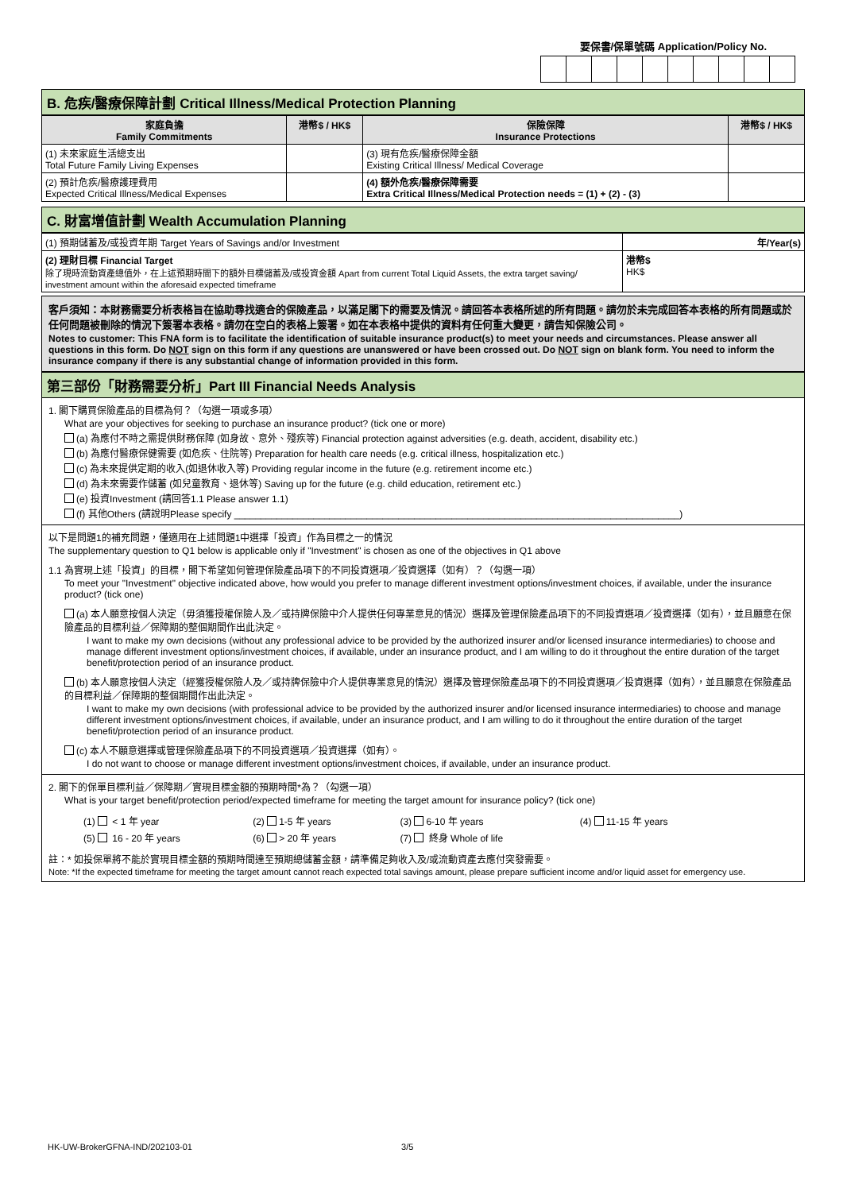要保書/保單號碼 Application/Policy No.
B. 危疾/醫療保障計劃 Critical Illness/Medical Protection Planning
| 家庭負擔 Family Commitments | 港幣$ / HK$ | 保險保障 Insurance Protections | 港幣$ / HK$ |
| --- | --- | --- | --- |
| (1) 未來家庭生活總支出 Total Future Family Living Expenses | | (3) 現有危疾/醫療保障金額 Existing Critical Illness/ Medical Coverage | |
| (2) 預計危疾/醫療護理費用 Expected Critical Illness/Medical Expenses | | (4) 額外危疾/醫療保障需要 Extra Critical Illness/Medical Protection needs = (1) + (2) - (3) | |
C. 財富增值計劃 Wealth Accumulation Planning
| (1) 預期儲蓄及/或投資年期 Target Years of Savings and/or Investment | 年/Year(s) |
| (2) 理財目標 Financial Target 除了現時流動資產總值外，在上述預期時間下的額外目標儲蓄及/或投資金額 Apart from current Total Liquid Assets, the extra target saving/ investment amount within the aforesaid expected timeframe | 港幣$ HK$ |
客戶須知：本財務需要分析表格旨在協助尋找適合的保險產品，以滿足閣下的需要及情況。請回答本表格所述的所有問題。請勿於未完成回答本表格的所有問題或於任何問題被刪除的情況下簽署本表格。請勿在空白的表格上簽署。如在本表格中提供的資料有任何重大變更，請告知保險公司。
Notes to customer: This FNA form is to facilitate the identification of suitable insurance product(s) to meet your needs and circumstances. Please answer all questions in this form. Do NOT sign on this form if any questions are unanswered or have been crossed out. Do NOT sign on blank form. You need to inform the insurance company if there is any substantial change of information provided in this form.
第三部份「財務需要分析」Part III Financial Needs Analysis
1. 閣下購買保險產品的目標為何？（勾選一項或多項）
What are your objectives for seeking to purchase an insurance product? (tick one or more)
(a) 為應付不時之需提供財務保障 (如身故、意外、殘疾等) Financial protection against adversities (e.g. death, accident, disability etc.)
(b) 為應付醫療保健需要 (如危疾、住院等) Preparation for health care needs (e.g. critical illness, hospitalization etc.)
(c) 為未來提供定期的收入(如退休收入等) Providing regular income in the future (e.g. retirement income etc.)
(d) 為未來需要作儲蓄 (如兒童教育、退休等) Saving up for the future (e.g. child education, retirement etc.)
(e) 投資Investment (請回答1.1 Please answer 1.1)
(f) 其他Others (請說明Please specify ____________________________________________________________________________________)
以下是問題1的補充問題，僅適用在上述問題1中選擇「投資」作為目標之一的情況
The supplementary question to Q1 below is applicable only if "Investment" is chosen as one of the objectives in Q1 above
1.1 為實現上述「投資」的目標，閣下希望如何管理保險產品項下的不同投資選項／投資選擇（如有）？（勾選一項）
To meet your "Investment" objective indicated above, how would you prefer to manage different investment options/investment choices, if available, under the insurance product? (tick one)
(a) 本人願意按個人決定（毋須獲授權保險人及／或持牌保險中介人提供任何專業意見的情況）選擇及管理保險產品項下的不同投資選項／投資選擇（如有），並且願意在保險產品的目標利益／保障期的整個期間作出此決定。
I want to make my own decisions (without any professional advice to be provided by the authorized insurer and/or licensed insurance intermediaries) to choose and manage different investment options/investment choices, if available, under an insurance product, and I am willing to do it throughout the entire duration of the target benefit/protection period of an insurance product.
(b) 本人願意按個人決定（經獲授權保險人及／或持牌保險中介人提供專業意見的情況）選擇及管理保險產品項下的不同投資選項／投資選擇（如有），並且願意在保險產品的目標利益／保障期的整個期間作出此決定。
I want to make my own decisions (with professional advice to be provided by the authorized insurer and/or licensed insurance intermediaries) to choose and manage different investment options/investment choices, if available, under an insurance product, and I am willing to do it throughout the entire duration of the target benefit/protection period of an insurance product.
(c) 本人不願意選擇或管理保險產品項下的不同投資選項／投資選擇（如有）。
I do not want to choose or manage different investment options/investment choices, if available, under an insurance product.
2. 閣下的保單目標利益／保障期／實現目標金額的預期時間*為？（勾選一項）
What is your target benefit/protection period/expected timeframe for meeting the target amount for insurance policy? (tick one)
| (1) < 1 年 year | (2) 1-5 年 years | (3) 6-10 年 years | (4) 11-15 年 years |
| (5) 16 - 20 年 years | (6) > 20 年 years | (7) 終身 Whole of life | |
註：* 如投保單將不能於實現目標金額的預期時間達至預期總儲蓄金額，請準備足夠收入及/或流動資產去應付突發需要。
Note: *If the expected timeframe for meeting the target amount cannot reach expected total savings amount, please prepare sufficient income and/or liquid asset for emergency use.
HK-UW-BrokerGFNA-IND/202103-01 3/5